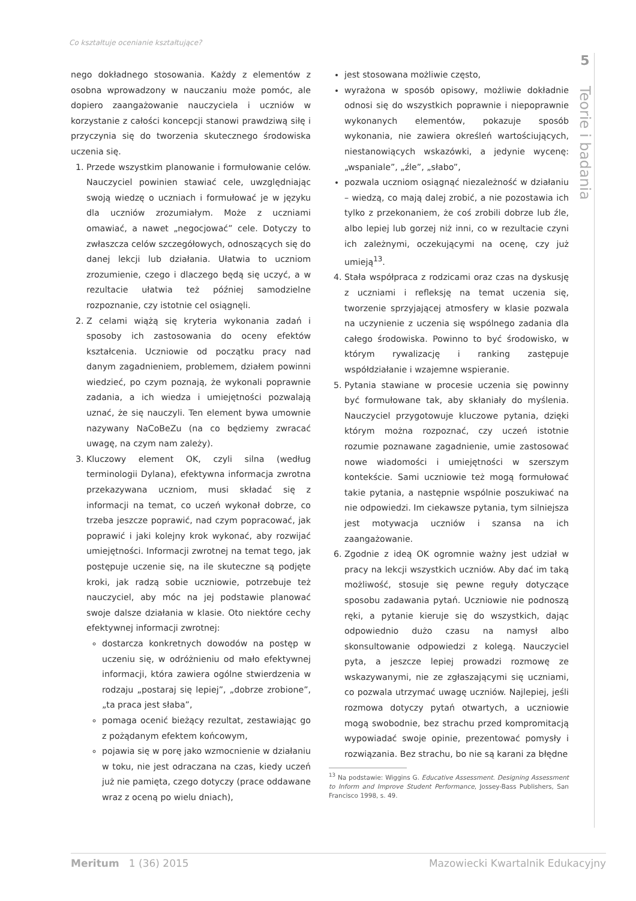Co kształtuje ocenianie kształtujące?
nego dokładnego stosowania. Każdy z elementów z osobna wprowadzony w nauczaniu może pomóc, ale dopiero zaangażowanie nauczyciela i uczniów w korzystanie z całości koncepcji stanowi prawdziwą siłę i przyczynia się do tworzenia skutecznego środowiska uczenia się.
1. Przede wszystkim planowanie i formułowanie celów. Nauczyciel powinien stawiać cele, uwzględniając swoją wiedzę o uczniach i formułować je w języku dla uczniów zrozumiałym. Może z uczniami omawiać, a nawet „negocjować” cele. Dotyczy to zwłaszcza celów szczegółowych, odnoszących się do danej lekcji lub działania. Ułatwia to uczniom zrozumienie, czego i dlaczego będą się uczyć, a w rezultacie ułatwia też później samodzielne rozpoznanie, czy istotnie cel osiągnęli.
2. Z celami wiążą się kryteria wykonania zadań i sposoby ich zastosowania do oceny efektów kształcenia. Uczniowie od początku pracy nad danym zagadnieniem, problemem, działem powinni wiedzieć, po czym poznają, że wykonali poprawnie zadania, a ich wiedza i umiejętności pozwalają uznać, że się nauczyli. Ten element bywa umownie nazywany NaCoBeZu (na co będziemy zwracać uwagę, na czym nam zależy).
3. Kluczowy element OK, czyli silna (według terminologii Dylana), efektywna informacja zwrotna przekazywana uczniom, musi składać się z informacji na temat, co uczeń wykonał dobrze, co trzeba jeszcze poprawić, nad czym popracować, jak poprawić i jaki kolejny krok wykonać, aby rozwijać umiejętności. Informacji zwrotnej na temat tego, jak postępuje uczenie się, na ile skuteczne są podjęte kroki, jak radzą sobie uczniowie, potrzebuje też nauczyciel, aby móc na jej podstawie planować swoje dalsze działania w klasie. Oto niektóre cechy efektywnej informacji zwrotnej:
dostarcza konkretnych dowodów na postęp w uczeniu się, w odróżnieniu od mało efektywnej informacji, która zawiera ogólne stwierdzenia w rodzaju „postaraj się lepiej”, „dobrze zrobione”, „ta praca jest słaba”,
pomaga ocenić bieżący rezultat, zestawiając go z pożądanym efektem końcowym,
pojawia się w porę jako wzmocnienie w działaniu w toku, nie jest odraczana na czas, kiedy uczeń już nie pamięta, czego dotyczy (prace oddawane wraz z oceną po wielu dniach),
jest stosowana możliwie często,
wyrażona w sposób opisowy, możliwie dokładnie odnosi się do wszystkich poprawnie i niepoprawnie wykonanych elementów, pokazuje sposób wykonania, nie zawiera określeń wartościujących, niestanowiących wskazówki, a jedynie wycenę: „wspaniale”, „źle”, „słabo”,
pozwala uczniom osiągnąć niezależność w działaniu – wiedzą, co mają dalej zrobić, a nie pozostawia ich tylko z przekonaniem, że coś zrobili dobrze lub źle, albo lepiej lub gorzej niż inni, co w rezultacie czyni ich zależnymi, oczekującymi na ocenę, czy już umieją<sup>13</sup>.
4. Stała współpraca z rodzicami oraz czas na dyskusję z uczniami i refleksję na temat uczenia się, tworzenie sprzyjającej atmosfery w klasie pozwala na uczynienie z uczenia się wspólnego zadania dla całego środowiska. Powinno to być środowisko, w którym rywalizację i ranking zastępuje współdziałanie i wzajemne wspieranie.
5. Pytania stawiane w procesie uczenia się powinny być formułowane tak, aby skłaniały do myślenia. Nauczyciel przygotowuje kluczowe pytania, dzięki którym można rozpoznać, czy uczeń istotnie rozumie poznawane zagadnienie, umie zastosować nowe wiadomości i umiejętności w szerszym kontekście. Sami uczniowie też mogą formułować takie pytania, a następnie wspólnie poszukiwać na nie odpowiedzi. Im ciekawsze pytania, tym silniejsza jest motywacja uczniów i szansa na ich zaangażowanie.
6. Zgodnie z ideą OK ogromnie ważny jest udział w pracy na lekcji wszystkich uczniów. Aby dać im taką możliwość, stosuje się pewne reguły dotyczące sposobu zadawania pytań. Uczniowie nie podnoszą ręki, a pytanie kieruje się do wszystkich, dając odpowiednio dużo czasu na namysł albo skonsultowanie odpowiedzi z kolegą. Nauczyciel pyta, a jeszcze lepiej prowadzi rozmowę ze wskazywanymi, nie ze zgłaszającymi się uczniami, co pozwala utrzymać uwagę uczniów. Najlepiej, jeśli rozmowa dotyczy pytań otwartych, a uczniowie mogą swobodnie, bez strachu przed kompromitacją wypowiadać swoje opinie, prezentować pomysły i rozwiązania. Bez strachu, bo nie są karani za błędne
<sup>13</sup> Na podstawie: Wiggins G. Educative Assessment. Designing Assessment to Inform and Improve Student Performance, Jossey-Bass Publishers, San Francisco 1998, s. 49.
5
Teorie i badania
Meritum 1 (36) 2015 Mazowiecki Kwartalnik Edukacyjny